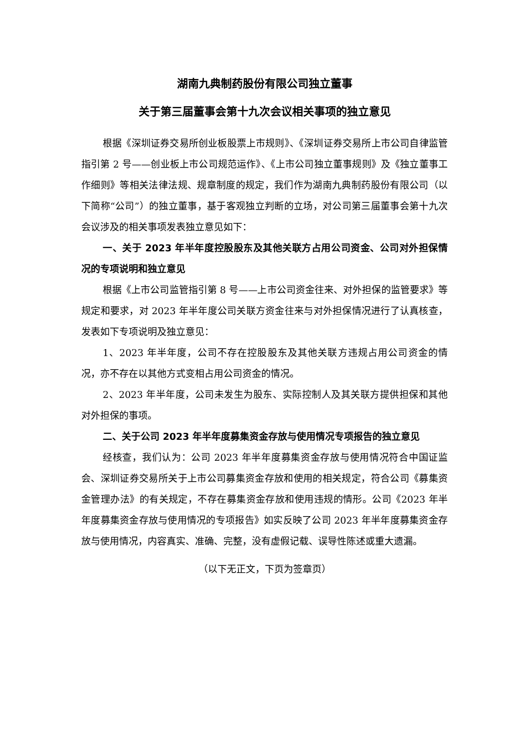湖南九典制药股份有限公司独立董事
关于第三届董事会第十九次会议相关事项的独立意见
根据《深圳证券交易所创业板股票上市规则》、《深圳证券交易所上市公司自律监管指引第 2 号——创业板上市公司规范运作》、《上市公司独立董事规则》及《独立董事工作细则》等相关法律法规、规章制度的规定，我们作为湖南九典制药股份有限公司（以下简称“公司”）的独立董事，基于客观独立判断的立场，对公司第三届董事会第十九次会议涉及的相关事项发表独立意见如下：
一、关于 2023 年半年度控股股东及其他关联方占用公司资金、公司对外担保情况的专项说明和独立意见
根据《上市公司监管指引第 8 号——上市公司资金往来、对外担保的监管要求》等规定和要求，对 2023 年半年度公司关联方资金往来与对外担保情况进行了认真核查，发表如下专项说明及独立意见：
1、2023 年半年度，公司不存在控股股东及其他关联方违规占用公司资金的情况，亦不存在以其他方式变相占用公司资金的情况。
2、2023 年半年度，公司未发生为股东、实际控制人及其关联方提供担保和其他对外担保的事项。
二、关于公司 2023 年半年度募集资金存放与使用情况专项报告的独立意见
经核查，我们认为：公司 2023 年半年度募集资金存放与使用情况符合中国证监会、深圳证券交易所关于上市公司募集资金存放和使用的相关规定，符合公司《募集资金管理办法》的有关规定，不存在募集资金存放和使用违规的情形。公司《2023 年半年度募集资金存放与使用情况的专项报告》如实反映了公司 2023 年半年度募集资金存放与使用情况，内容真实、准确、完整，没有虚假记载、误导性陈述或重大遗漏。
（以下无正文，下页为签章页）